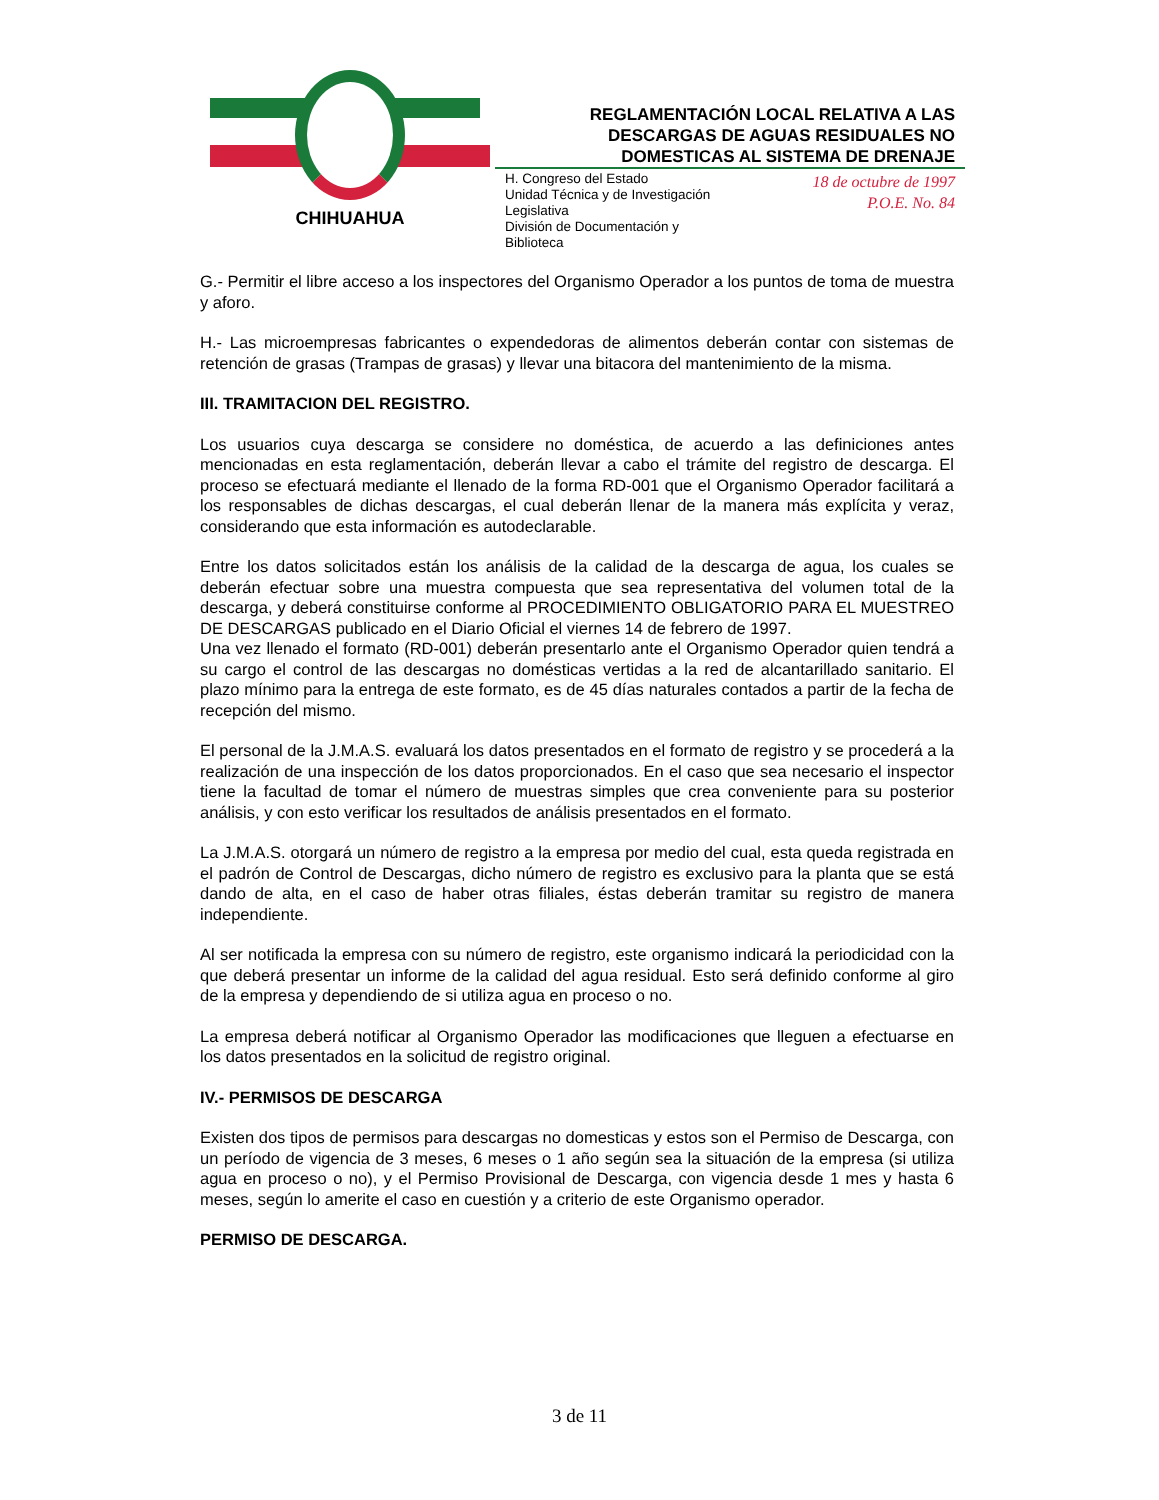CHIHUAHUA
REGLAMENTACIÓN LOCAL RELATIVA A LAS
DESCARGAS DE AGUAS RESIDUALES NO
DOMESTICAS AL SISTEMA DE DRENAJE
H. Congreso del Estado
Unidad Técnica y de Investigación
Legislativa
División de Documentación y
Biblioteca
18 de octubre de 1997
P.O.E. No. 84
G.- Permitir el libre acceso a los inspectores del Organismo Operador a los puntos de toma de muestra y aforo.
H.- Las microempresas fabricantes o expendedoras de alimentos deberán contar con sistemas de retención de grasas (Trampas de grasas) y llevar una bitacora del mantenimiento de la misma.
III. TRAMITACION DEL REGISTRO.
Los usuarios cuya descarga se considere no doméstica, de acuerdo a las definiciones antes mencionadas en esta reglamentación, deberán llevar a cabo el trámite del registro de descarga. El proceso se efectuará mediante el llenado de la forma RD-001 que el Organismo Operador facilitará a los responsables de dichas descargas, el cual deberán llenar de la manera más explícita y veraz, considerando que esta información es autodeclarable.
Entre los datos solicitados están los análisis de la calidad de la descarga de agua, los cuales se deberán efectuar sobre una muestra compuesta que sea representativa del volumen total de la descarga, y deberá constituirse conforme al PROCEDIMIENTO OBLIGATORIO PARA EL MUESTREO DE DESCARGAS publicado en el Diario Oficial el viernes 14 de febrero de 1997.
Una vez llenado el formato (RD-001) deberán presentarlo ante el Organismo Operador quien tendrá a su cargo el control de las descargas no domésticas vertidas a la red de alcantarillado sanitario. El plazo mínimo para la entrega de este formato, es de 45 días naturales contados a partir de la fecha de recepción del mismo.
El personal de la J.M.A.S. evaluará los datos presentados en el formato de registro y se procederá a la realización de una inspección de los datos proporcionados. En el caso que sea necesario el inspector tiene la facultad de tomar el número de muestras simples que crea conveniente para su posterior análisis, y con esto verificar los resultados de análisis presentados en el formato.
La J.M.A.S. otorgará un número de registro a la empresa por medio del cual, esta queda registrada en el padrón de Control de Descargas, dicho número de registro es exclusivo para la planta que se está dando de alta, en el caso de haber otras filiales, éstas deberán tramitar su registro de manera independiente.
Al ser notificada la empresa con su número de registro, este organismo indicará la periodicidad con la que deberá presentar un informe de la calidad del agua residual. Esto será definido conforme al giro de la empresa y dependiendo de si utiliza agua en proceso o no.
La empresa deberá notificar al Organismo Operador las modificaciones que lleguen a efectuarse en los datos presentados en la solicitud de registro original.
IV.- PERMISOS DE DESCARGA
Existen dos tipos de permisos para descargas no domesticas y estos son el Permiso de Descarga, con un período de vigencia de 3 meses, 6 meses o 1 año según sea la situación de la empresa (si utiliza agua en proceso o no), y el Permiso Provisional de Descarga, con vigencia desde 1 mes y hasta 6 meses, según lo amerite el caso en cuestión y a criterio de este Organismo operador.
PERMISO DE DESCARGA.
3 de 11